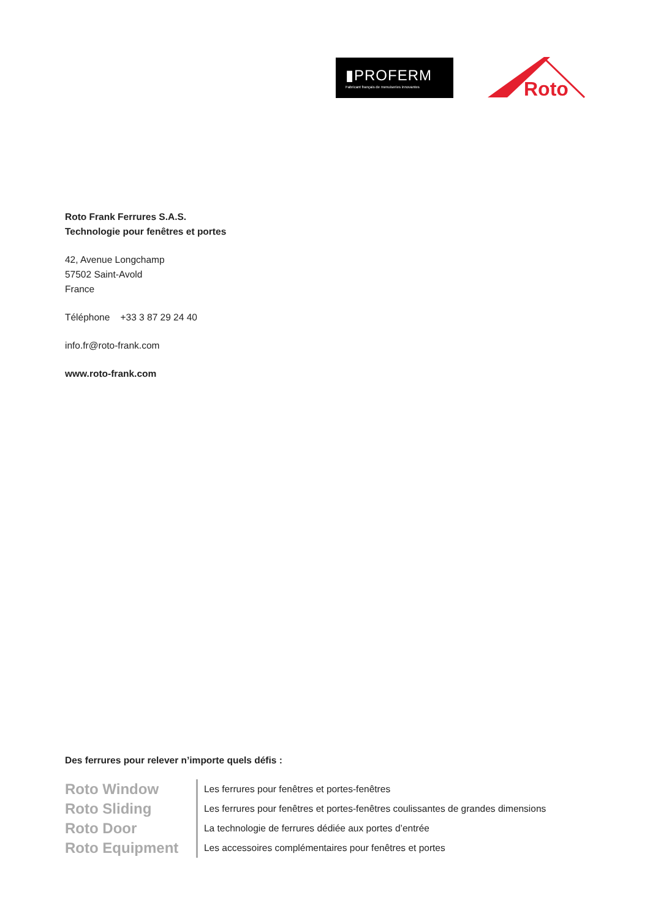▮PROFERM
Fabricant français de menuiseries innovantes
Roto
Roto Frank Ferrures S.A.S.
Technologie pour fenêtres et portes
42, Avenue Longchamp
57502 Saint-Avold
France
Téléphone +33 3 87 29 24 40
info.fr@roto-frank.com
www.roto-frank.com
Des ferrures pour relever n’importe quels défis :
| Roto Window | Les ferrures pour fenêtres et portes-fenêtres |
| Roto Sliding | Les ferrures pour fenêtres et portes-fenêtres coulissantes de grandes dimensions |
| Roto Door | La technologie de ferrures dédiée aux portes d’entrée |
| Roto Equipment | Les accessoires complémentaires pour fenêtres et portes |